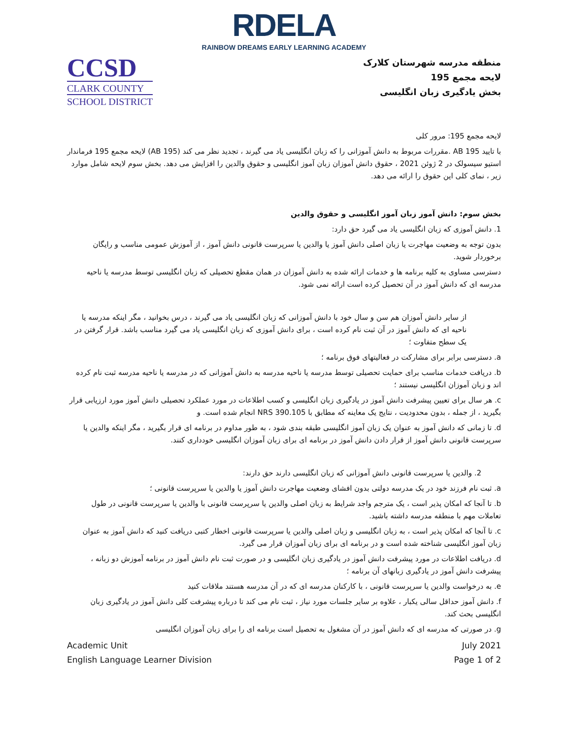RDELA
RAINBOW DREAMS EARLY LEARNING ACADEMY
CCSD
CLARK COUNTY
SCHOOL DISTRICT
منطقه مدرسه شهرستان کلارک
لایحه مجمع 195
بخش یادگیری زبان انگلیسی
لایحه مجمع 195: مرور کلی
با تایید AB 195 .مقررات مربوط به دانش آموزانی را که زبان انگلیسی یاد می گیرند ، تجدید نظر می کند (AB 195) لایحه مجمع 195 فرماندار استیو سیسولک در 2 ژوئن 2021 ، حقوق دانش آموزان زبان آموز انگلیسی و حقوق والدین را افزایش می دهد. بخش سوم لایحه شامل موارد زیر ، نمای کلی این حقوق را ارائه می دهد.
بخش سوم: دانش آموز زبان آموز انگلیسی و حقوق والدین
1. دانش آموزی که زبان انگلیسی یاد می گیرد حق دارد:
بدون توجه به وضعیت مهاجرت یا زبان اصلی دانش آموز یا والدین یا سرپرست قانونی دانش آموز ، از آموزش عمومی مناسب و رایگان برخوردار شوید.
دسترسی مساوی به کلیه برنامه ها و خدمات ارائه شده به دانش آموزان در همان مقطع تحصیلی که زبان انگلیسی توسط مدرسه یا ناحیه مدرسه ای که دانش آموز در آن تحصیل کرده است ارائه نمی شود.
از سایر دانش آموزان هم سن و سال خود با دانش آموزانی که زبان انگلیسی یاد می گیرند ، درس بخوانید ، مگر اینکه مدرسه یا ناحیه ای که دانش آموز در آن ثبت نام کرده است ، برای دانش آموزی که زبان انگلیسی یاد می گیرد مناسب باشد. قرار گرفتن در یک سطح متفاوت ؛
a. دسترسی برابر برای مشارکت در فعالیتهای فوق برنامه ؛
b. دریافت خدمات مناسب برای حمایت تحصیلی توسط مدرسه یا ناحیه مدرسه به دانش آموزانی که در مدرسه یا ناحیه مدرسه ثبت نام کرده اند و زبان آموزان انگلیسی نیستند ؛
c. هر سال برای تعیین پیشرفت دانش آموز در یادگیری زبان انگلیسی و کسب اطلاعات در مورد عملکرد تحصیلی دانش آموز مورد ارزیابی قرار بگیرید ، از جمله ، بدون محدودیت ، نتایج یک معاینه که مطابق با NRS 390.105 انجام شده است. و
d. تا زمانی که دانش آموز به عنوان یک زبان آموز انگلیسی طبقه بندی شود ، به طور مداوم در برنامه ای قرار بگیرید ، مگر اینکه والدین یا سرپرست قانونی دانش آموز از قرار دادن دانش آموز در برنامه ای برای زبان آموزان انگلیسی خودداری کنند.
2. والدین یا سرپرست قانونی دانش آموزانی که زبان انگلیسی دارند حق دارند:
a. ثبت نام فرزند خود در یک مدرسه دولتی بدون افشای وضعیت مهاجرت دانش آموز یا والدین یا سرپرست قانونی ؛
b. تا آنجا که امکان پذیر است ، یک مترجم واجد شرایط به زبان اصلی والدین یا سرپرست قانونی با والدین یا سرپرست قانونی در طول تعاملات مهم با منطقه مدرسه داشته باشید.
c. تا آنجا که امکان پذیر است ، به زبان انگلیسی و زبان اصلی والدین یا سرپرست قانونی اخطار کتبی دریافت کنید که دانش آموز به عنوان زبان آموز انگلیسی شناخته شده است و در برنامه ای برای زبان آموزان قرار می گیرد.
d. دریافت اطلاعات در مورد پیشرفت دانش آموز در یادگیری زبان انگلیسی و در صورت ثبت نام دانش آموز در برنامه آموزش دو زبانه ، پیشرفت دانش آموز در یادگیری زبانهای آن برنامه ؛
e. به درخواست والدین یا سرپرست قانونی ، با کارکنان مدرسه ای که در آن مدرسه هستند ملاقات کنید
f. دانش آموز حداقل سالی یکبار ، علاوه بر سایر جلسات مورد نیاز ، ثبت نام می کند تا درباره پیشرفت کلی دانش آموز در یادگیری زبان انگلیسی بحث کند.
g. در صورتی که مدرسه ای که دانش آموز در آن مشغول به تحصیل است برنامه ای را برای زبان آموزان انگلیسی
Academic Unit
English Language Learner Division
July 2021
Page 1 of 2